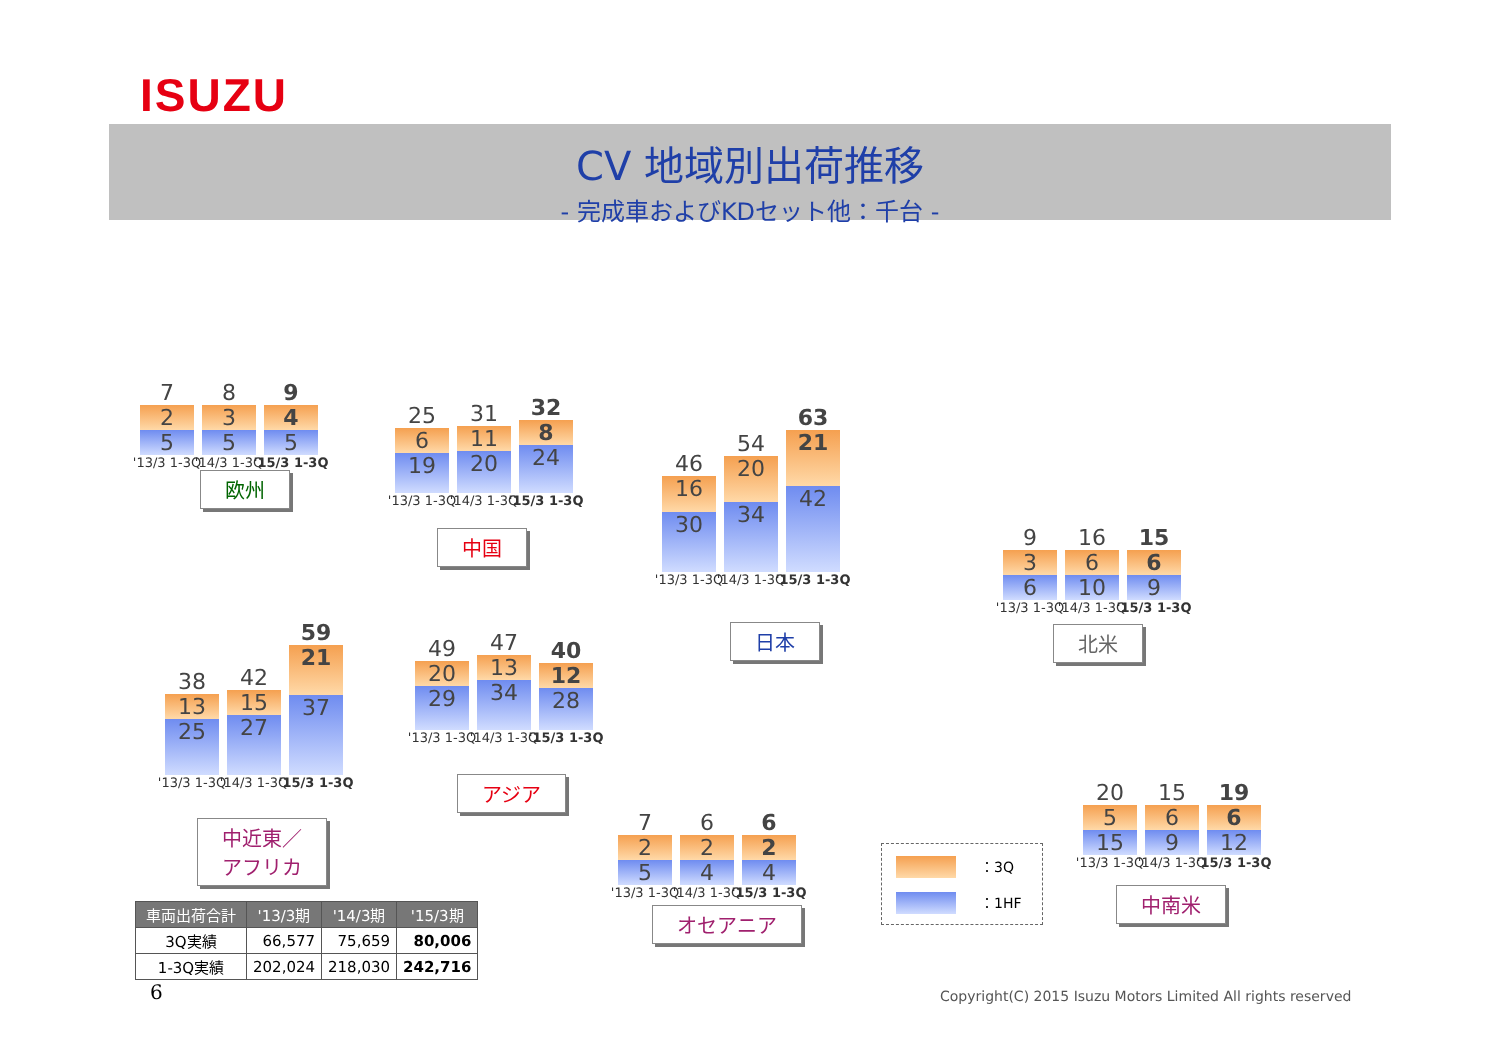ISUZU
CV 地域別出荷推移
- 完成車およびKDセット他：千台 -
7
2
5
'13/3 1-3Q
8
3
5
'14/3 1-3Q
9
4
5
'15/3 1-3Q
欧州
25
6
19
'13/3 1-3Q
31
11
20
'14/3 1-3Q
32
8
24
'15/3 1-3Q
中国
46
16
30
'13/3 1-3Q
54
20
34
'14/3 1-3Q
63
21
42
'15/3 1-3Q
日本
9
3
6
'13/3 1-3Q
16
6
10
'14/3 1-3Q
15
6
9
'15/3 1-3Q
北米
38
13
25
'13/3 1-3Q
42
15
27
'14/3 1-3Q
59
21
37
'15/3 1-3Q
中近東／
アフリカ
49
20
29
'13/3 1-3Q
47
13
34
'14/3 1-3Q
40
12
28
'15/3 1-3Q
アジア
7
2
5
'13/3 1-3Q
6
2
4
'14/3 1-3Q
6
2
4
'15/3 1-3Q
オセアニア
20
5
15
'13/3 1-3Q
15
6
9
'14/3 1-3Q
19
6
12
'15/3 1-3Q
中南米
：3Q
：1HF
| 車両出荷合計 | '13/3期 | '14/3期 | '15/3期 |
| --- | --- | --- | --- |
| 3Q実績 | 66,577 | 75,659 | 80,006 |
| 1-3Q実績 | 202,024 | 218,030 | 242,716 |
6
Copyright(C) 2015 Isuzu Motors Limited All rights reserved